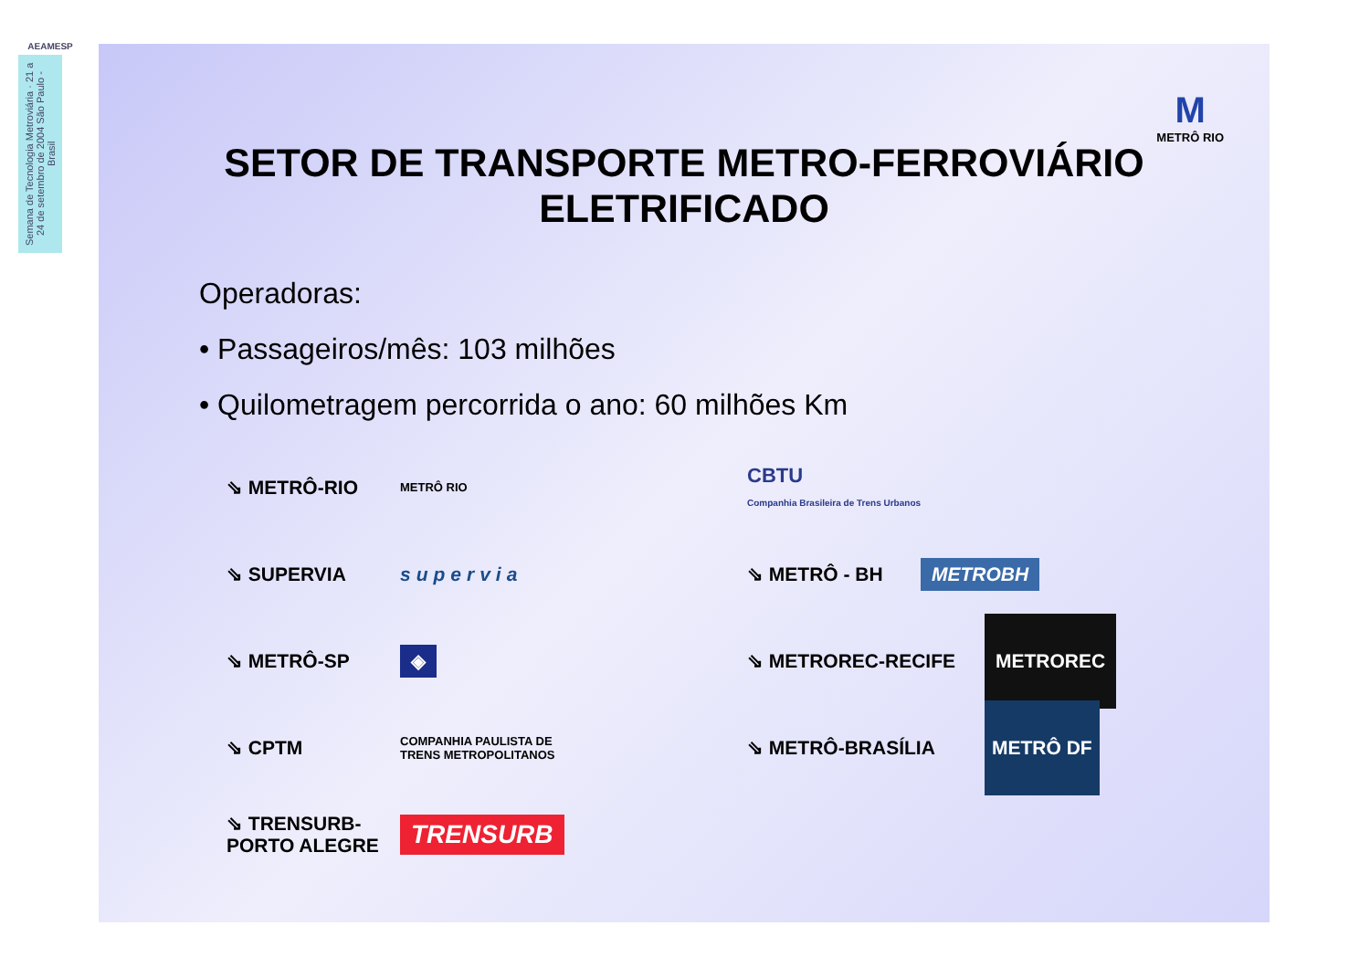AEAMESP
Semana de Tecnologia Metroviária · 21 a 24 de setembro de 2004 São Paulo - Brasil
M
METRÔ RIO
SETOR DE TRANSPORTE METRO-FERROVIÁRIO
ELETRIFICADO
Operadoras:
• Passageiros/mês: 103 milhões
• Quilometragem percorrida o ano: 60 milhões Km
⇘ METRÔ-RIO METRÔ RIO
⇘ SUPERVIA supervia
⇘ METRÔ-SP ◈
⇘ CPTM COMPANHIA PAULISTA DE
TRENS METROPOLITANOS
⇘ TRENSURB-PORTO ALEGRE TRENSURB
CBTU
Companhia Brasileira de Trens Urbanos
⇘ METRÔ - BH METROBH
⇘ METROREC-RECIFE METROREC
⇘ METRÔ-BRASÍLIA METRÔ DF